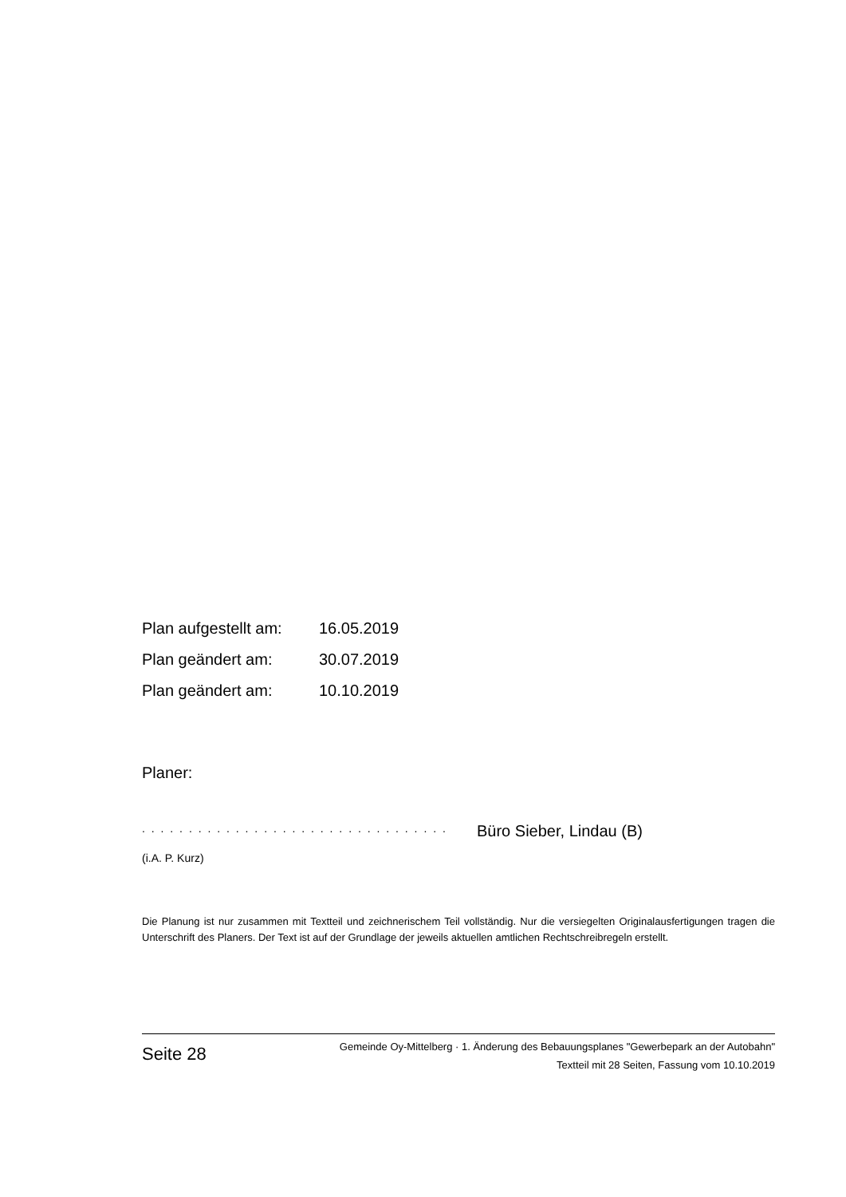Plan aufgestellt am: 16.05.2019
Plan geändert am: 30.07.2019
Plan geändert am: 10.10.2019
Planer:
. . . . . . . . . . . . . . . . . . . . . . . . . . . . . . . . . Büro Sieber, Lindau (B)
(i.A. P. Kurz)
Die Planung ist nur zusammen mit Textteil und zeichnerischem Teil vollständig. Nur die versiegelten Originalausfertigungen tragen die Unterschrift des Planers. Der Text ist auf der Grundlage der jeweils aktuellen amtlichen Rechtschreibregeln erstellt.
Seite 28
Gemeinde Oy-Mittelberg · 1. Änderung des Bebauungsplanes "Gewerbepark an der Autobahn"
Textteil mit 28 Seiten, Fassung vom 10.10.2019